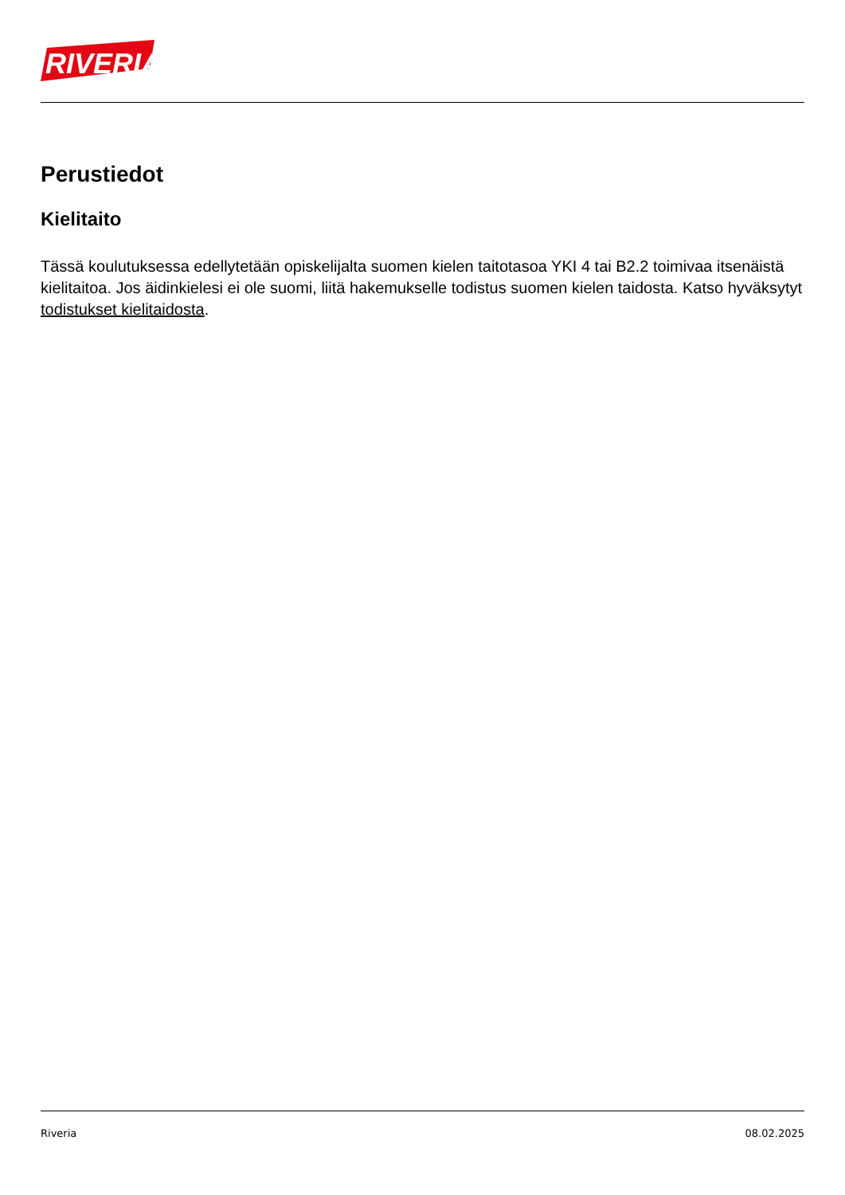RIVERIA
Perustiedot
Kielitaito
Tässä koulutuksessa edellytetään opiskelijalta suomen kielen taitotasoa YKI 4 tai B2.2 toimivaa itsenäistä kielitaitoa. Jos äidinkielesi ei ole suomi, liitä hakemukselle todistus suomen kielen taidosta. Katso hyväksytyt todistukset kielitaidosta.
Riveria 08.02.2025